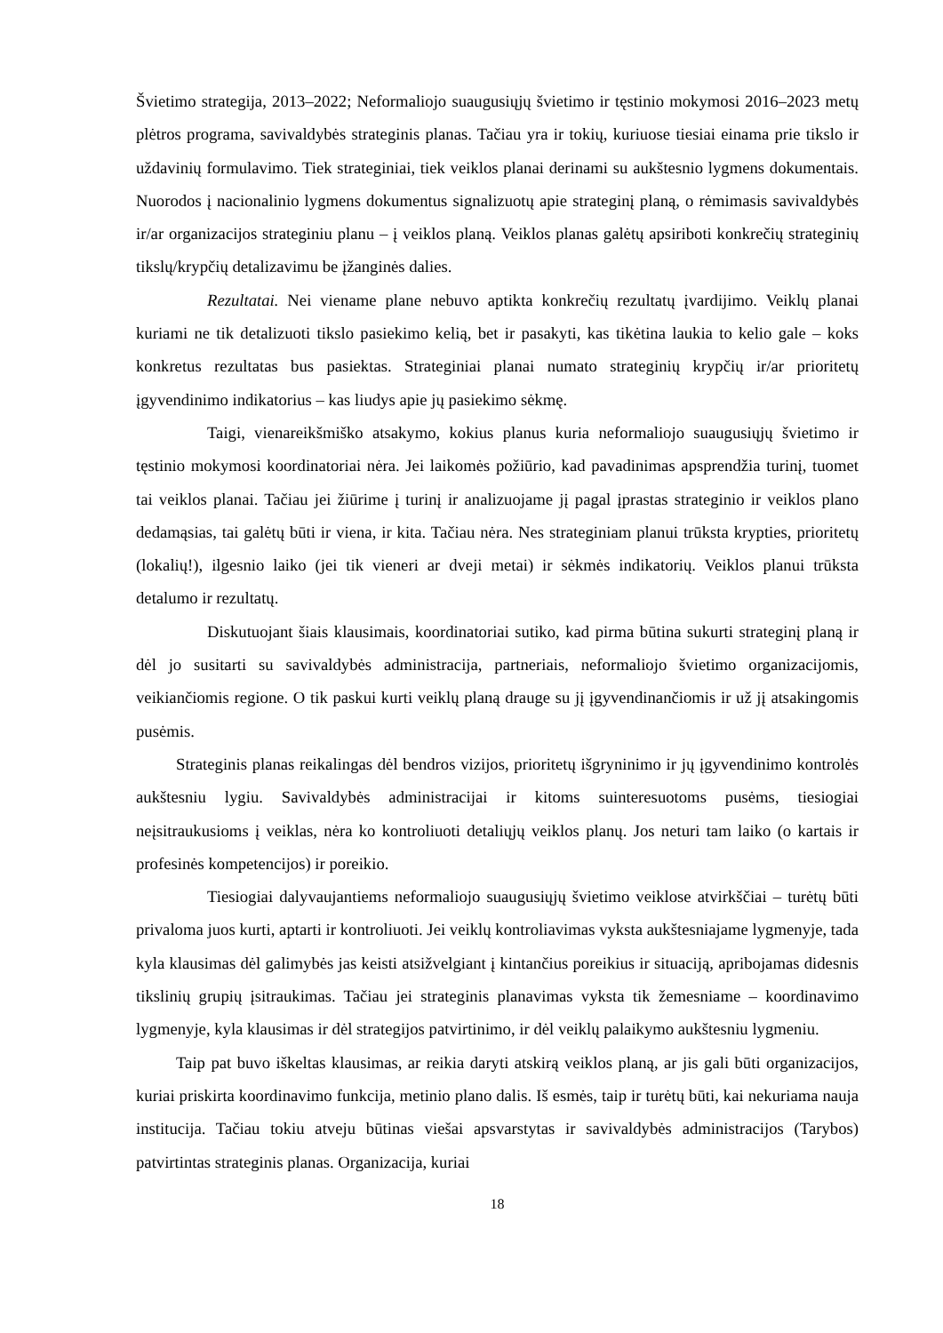Švietimo strategija, 2013–2022; Neformaliojo suaugusiųjų švietimo ir tęstinio mokymosi 2016–2023 metų plėtros programa, savivaldybės strateginis planas. Tačiau yra ir tokių, kuriuose tiesiai einama prie tikslo ir uždavinių formulavimo. Tiek strateginiai, tiek veiklos planai derinami su aukštesnio lygmens dokumentais. Nuorodos į nacionalinio lygmens dokumentus signalizuotų apie strateginį planą, o rėmimasis savivaldybės ir/ar organizacijos strateginiu planu – į veiklos planą. Veiklos planas galėtų apsiriboti konkrečių strateginių tikslų/krypčių detalizavimu be įžanginės dalies.
Rezultatai. Nei viename plane nebuvo aptikta konkrečių rezultatų įvardijimo. Veiklų planai kuriami ne tik detalizuoti tikslo pasiekimo kelią, bet ir pasakyti, kas tikėtina laukia to kelio gale – koks konkretus rezultatas bus pasiektas. Strateginiai planai numato strateginių krypčių ir/ar prioritetų įgyvendinimo indikatorius – kas liudys apie jų pasiekimo sėkmę.
Taigi, vienareikšmiško atsakymo, kokius planus kuria neformaliojo suaugusiųjų švietimo ir tęstinio mokymosi koordinatoriai nėra. Jei laikomės požiūrio, kad pavadinimas apsprendžia turinį, tuomet tai veiklos planai. Tačiau jei žiūrime į turinį ir analizuojame jį pagal įprastas strateginio ir veiklos plano dedamąsias, tai galėtų būti ir viena, ir kita. Tačiau nėra. Nes strateginiam planui trūksta krypties, prioritetų (lokalių!), ilgesnio laiko (jei tik vieneri ar dveji metai) ir sėkmės indikatorių. Veiklos planui trūksta detalumo ir rezultatų.
Diskutuojant šiais klausimais, koordinatoriai sutiko, kad pirma būtina sukurti strateginį planą ir dėl jo susitarti su savivaldybės administracija, partneriais, neformaliojo švietimo organizacijomis, veikiančiomis regione. O tik paskui kurti veiklų planą drauge su jį įgyvendinančiomis ir už jį atsakingomis pusėmis.
Strateginis planas reikalingas dėl bendros vizijos, prioritetų išgryninimo ir jų įgyvendinimo kontrolės aukštesniu lygiu. Savivaldybės administracijai ir kitoms suinteresuotoms pusėms, tiesiogiai neįsitraukusioms į veiklas, nėra ko kontroliuoti detaliųjų veiklos planų. Jos neturi tam laiko (o kartais ir profesinės kompetencijos) ir poreikio.
Tiesiogiai dalyvaujantiems neformaliojo suaugusiųjų švietimo veiklose atvirkščiai – turėtų būti privaloma juos kurti, aptarti ir kontroliuoti. Jei veiklų kontroliavimas vyksta aukštesniajame lygmenyje, tada kyla klausimas dėl galimybės jas keisti atsižvelgiant į kintančius poreikius ir situaciją, apribojamas didesnis tikslinių grupių įsitraukimas. Tačiau jei strateginis planavimas vyksta tik žemesniame – koordinavimo lygmenyje, kyla klausimas ir dėl strategijos patvirtinimo, ir dėl veiklų palaikymo aukštesniu lygmeniu.
Taip pat buvo iškeltas klausimas, ar reikia daryti atskirą veiklos planą, ar jis gali būti organizacijos, kuriai priskirta koordinavimo funkcija, metinio plano dalis. Iš esmės, taip ir turėtų būti, kai nekuriama nauja institucija. Tačiau tokiu atveju būtinas viešai apsvarstytas ir savivaldybės administracijos (Tarybos) patvirtintas strateginis planas. Organizacija, kuriai
18